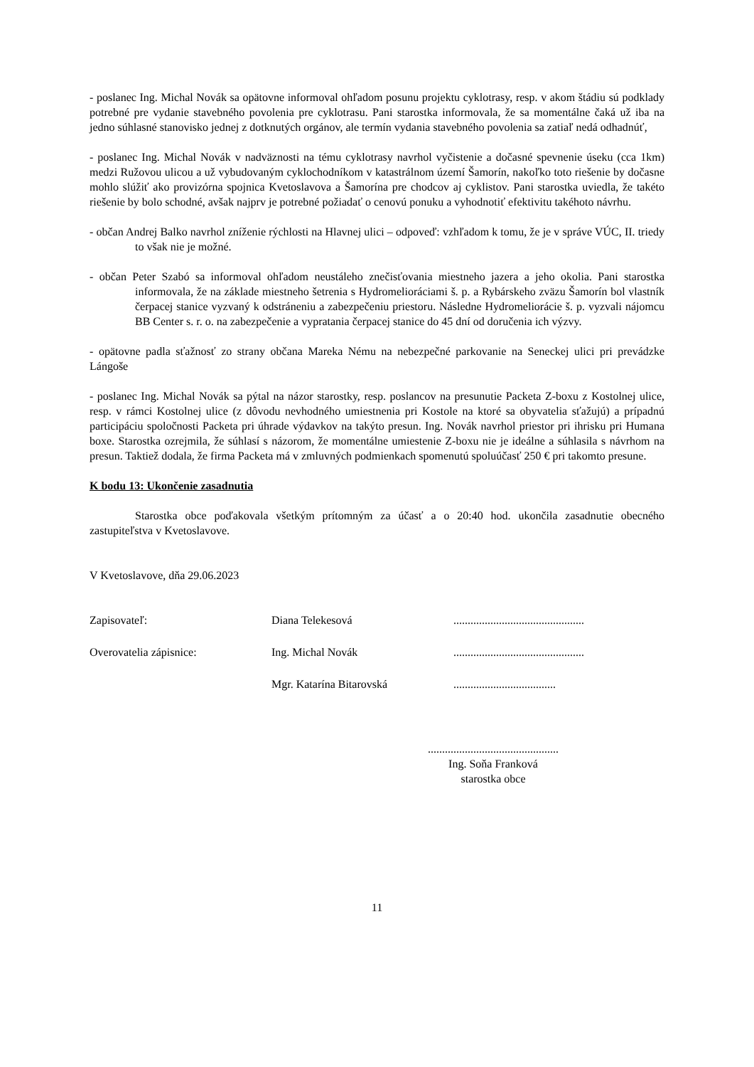- poslanec Ing. Michal Novák sa opätovne informoval ohľadom posunu projektu cyklotrasy, resp. v akom štádiu sú podklady potrebné pre vydanie stavebného povolenia pre cyklotrasu. Pani starostka informovala, že sa momentálne čaká už iba na jedno súhlasné stanovisko jednej z dotknutých orgánov, ale termín vydania stavebného povolenia sa zatiaľ nedá odhadnúť,
- poslanec Ing. Michal Novák v nadväznosti na tému cyklotrasy navrhol vyčistenie a dočasné spevnenie úseku (cca 1km) medzi Ružovou ulicou a už vybudovaným cyklochodníkom v katastrálnom území Šamorín, nakoľko toto riešenie by dočasne mohlo slúžiť ako provizórna spojnica Kvetoslavova a Šamorína pre chodcov aj cyklistov. Pani starostka uviedla, že takéto riešenie by bolo schodné, avšak najprv je potrebné požiadať o cenovú ponuku a vyhodnotiť efektivitu takéhoto návrhu.
- občan Andrej Balko navrhol zníženie rýchlosti na Hlavnej ulici – odpoveď: vzhľadom k tomu, že je v správe VÚC, II. triedy to však nie je možné.
- občan Peter Szabó sa informoval ohľadom neustáleho znečisťovania miestneho jazera a jeho okolia. Pani starostka informovala, že na základe miestneho šetrenia s Hydromelioráciami š. p. a Rybárskeho zväzu Šamorín bol vlastník čerpacej stanice vyzvaný k odstráneniu a zabezpečeniu priestoru. Následne Hydromeliorácie š. p. vyzvali nájomcu BB Center s. r. o. na zabezpečenie a vypratania čerpacej stanice do 45 dní od doručenia ich výzvy.
- opätovne padla sťažnosť zo strany občana Mareka Nému na nebezpečné parkovanie na Seneckej ulici pri prevádzke Lángoše
- poslanec Ing. Michal Novák sa pýtal na názor starostky, resp. poslancov na presunutie Packeta Z-boxu z Kostolnej ulice, resp. v rámci Kostolnej ulice (z dôvodu nevhodného umiestnenia pri Kostole na ktoré sa obyvatelia sťažujú) a prípadnú participáciu spoločnosti Packeta pri úhrade výdavkov na takýto presun. Ing. Novák navrhol priestor pri ihrisku pri Humana boxe. Starostka ozrejmila, že súhlasí s názorom, že momentálne umiestenie Z-boxu nie je ideálne a súhlasila s návrhom na presun. Taktiež dodala, že firma Packeta má v zmluvných podmienkach spomenutú spoluúčasť 250 € pri takomto presune.
K bodu 13: Ukončenie zasadnutia
Starostka obce poďakovala všetkým prítomným za účasť a o 20:40 hod. ukončila zasadnutie obecného zastupiteľstva v Kvetoslavove.
V Kvetoslavove, dňa 29.06.2023
| Zapisovateľ: | Diana Telekesová | .............................................. |
| Overovatelia zápisnice: | Ing. Michal Novák | .............................................. |
| | Mgr. Katarína Bitarovská | .................................... |
..............................................
Ing. Soňa Franková
starostka obce
11